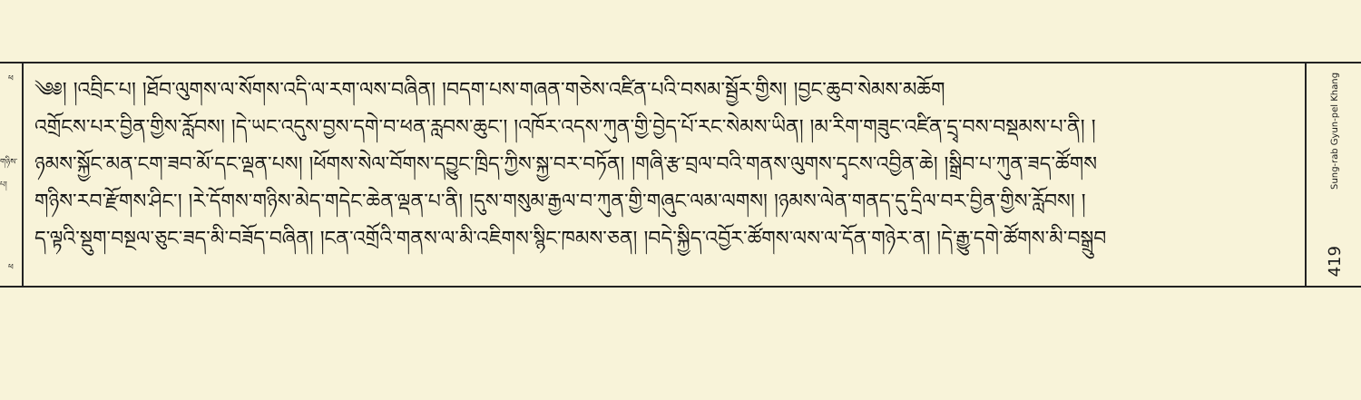ཕ
གཉིས་པ།
ཕ
༄༅། །འབྲིང་པ། །ཐོབ་ལུགས་ལ་སོགས་འདི་ལ་རག་ལས་བཞིན། །བདག་པས་གཞན་གཅེས་འཛིན་པའི་བསམ་སྦྱོར་གྱིས། །བྱང་ཆུབ་སེམས་མཆོག
འགྲོངས་པར་བྱིན་གྱིས་རློབས། །དེ་ཡང་འདུས་བྱས་དགེ་བ་ཕན་རླབས་ཆུང་། །འཁོར་འདས་ཀུན་གྱི་བྱེད་པོ་རང་སེམས་ཡིན། །མ་རིག་གཟུང་འཛིན་དྲྭ་བས་བསྡམས་པ་ནི། །
ཉམས་སྐྱོང་མན་ངག་ཟབ་མོ་དང་ལྡན་པས། །ཕོགས་སེལ་བོགས་དབྱུང་ཁྲིད་ཀྱིས་སྐྱ་བར་བཏོན། །གཞི་རྩ་བྲལ་བའི་གནས་ལུགས་དྭངས་འབྱིན་ཆེ། །སྒྲིབ་པ་ཀུན་ཟད་ཚོགས
གཉིས་རབ་རྫོགས་ཤིང་། །རེ་དོགས་གཉིས་མེད་གདེང་ཆེན་ལྡན་པ་ནི། །དུས་གསུམ་རྒྱལ་བ་ཀུན་གྱི་གཞུང་ལམ་ལགས། །ཉམས་ལེན་གནད་དུ་དྲིལ་བར་བྱིན་གྱིས་རློབས། །
ད་ལྟའི་སྡུག་བསྔལ་ཅུང་ཟད་མི་བཟོད་བཞིན། །ངན་འགྲོའི་གནས་ལ་མི་འཇིགས་སྙིང་ཁམས་ཅན། །བདེ་སྐྱིད་འབྱོར་ཚོགས་ལས་ལ་དོན་གཉེར་ན། །དེ་རྒྱུ་དགེ་ཚོགས་མི་བསྒྲུབ
Sung-rab Gyun-pel Khang
419